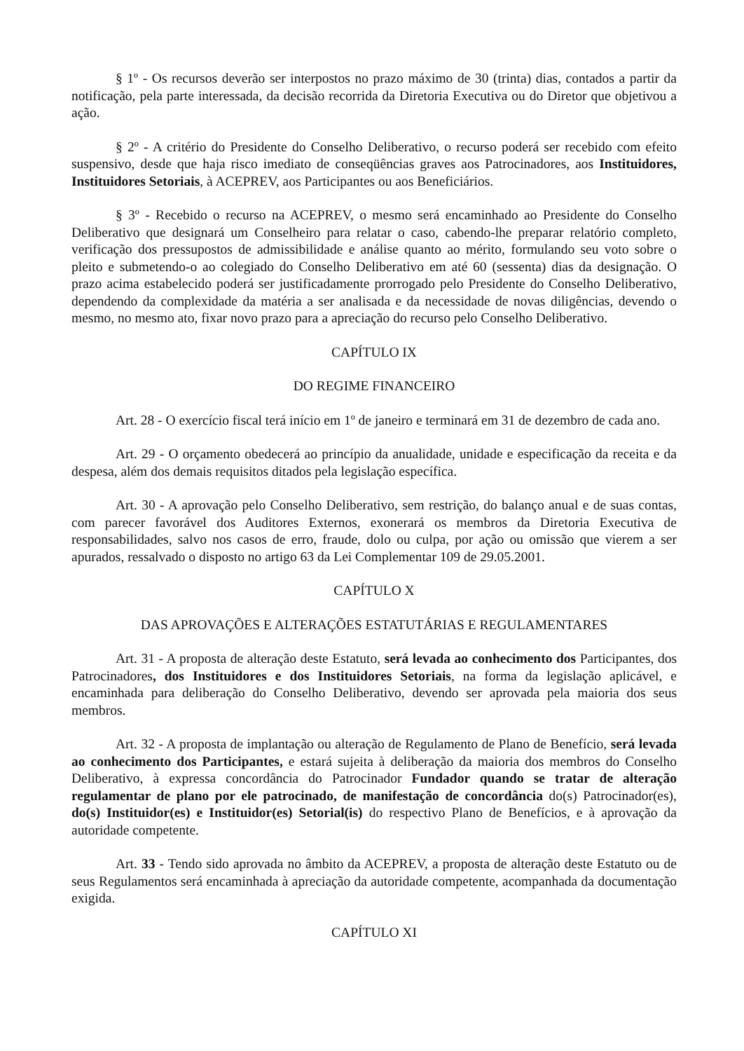§ 1º - Os recursos deverão ser interpostos no prazo máximo de 30 (trinta) dias, contados a partir da notificação, pela parte interessada, da decisão recorrida da Diretoria Executiva ou do Diretor que objetivou a ação.
§ 2º - A critério do Presidente do Conselho Deliberativo, o recurso poderá ser recebido com efeito suspensivo, desde que haja risco imediato de conseqüências graves aos Patrocinadores, aos Instituidores, Instituidores Setoriais, à ACEPREV, aos Participantes ou aos Beneficiários.
§ 3º - Recebido o recurso na ACEPREV, o mesmo será encaminhado ao Presidente do Conselho Deliberativo que designará um Conselheiro para relatar o caso, cabendo-lhe preparar relatório completo, verificação dos pressupostos de admissibilidade e análise quanto ao mérito, formulando seu voto sobre o pleito e submetendo-o ao colegiado do Conselho Deliberativo em até 60 (sessenta) dias da designação. O prazo acima estabelecido poderá ser justificadamente prorrogado pelo Presidente do Conselho Deliberativo, dependendo da complexidade da matéria a ser analisada e da necessidade de novas diligências, devendo o mesmo, no mesmo ato, fixar novo prazo para a apreciação do recurso pelo Conselho Deliberativo.
CAPÍTULO IX
DO REGIME FINANCEIRO
Art. 28 - O exercício fiscal terá início em 1º de janeiro e terminará em 31 de dezembro de cada ano.
Art. 29 - O orçamento obedecerá ao princípio da anualidade, unidade e especificação da receita e da despesa, além dos demais requisitos ditados pela legislação específica.
Art. 30 - A aprovação pelo Conselho Deliberativo, sem restrição, do balanço anual e de suas contas, com parecer favorável dos Auditores Externos, exonerará os membros da Diretoria Executiva de responsabilidades, salvo nos casos de erro, fraude, dolo ou culpa, por ação ou omissão que vierem a ser apurados, ressalvado o disposto no artigo 63 da Lei Complementar 109 de 29.05.2001.
CAPÍTULO X
DAS APROVAÇÕES E ALTERAÇÕES ESTATUTÁRIAS E REGULAMENTARES
Art. 31 - A proposta de alteração deste Estatuto, será levada ao conhecimento dos Participantes, dos Patrocinadores, dos Instituidores e dos Instituidores Setoriais, na forma da legislação aplicável, e encaminhada para deliberação do Conselho Deliberativo, devendo ser aprovada pela maioria dos seus membros.
Art. 32 - A proposta de implantação ou alteração de Regulamento de Plano de Benefício, será levada ao conhecimento dos Participantes, e estará sujeita à deliberação da maioria dos membros do Conselho Deliberativo, à expressa concordância do Patrocinador Fundador quando se tratar de alteração regulamentar de plano por ele patrocinado, de manifestação de concordância do(s) Patrocinador(es), do(s) Instituidor(es) e Instituidor(es) Setorial(is) do respectivo Plano de Benefícios, e à aprovação da autoridade competente.
Art. 33 - Tendo sido aprovada no âmbito da ACEPREV, a proposta de alteração deste Estatuto ou de seus Regulamentos será encaminhada à apreciação da autoridade competente, acompanhada da documentação exigida.
CAPÍTULO XI